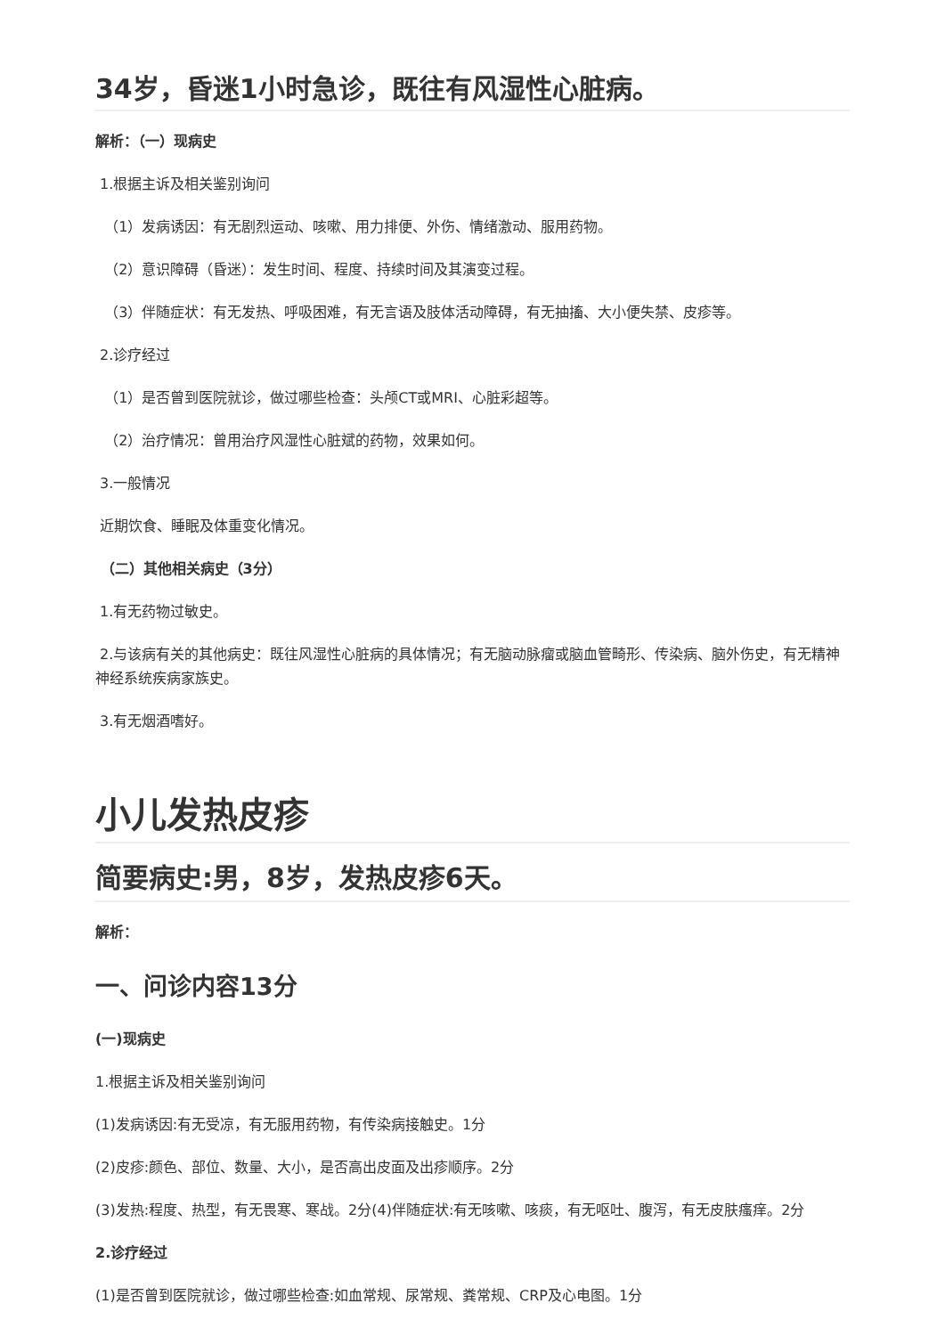34岁，昏迷1小时急诊，既往有风湿性心脏病。
解析：（一）现病史
1.根据主诉及相关鉴别询问
（1）发病诱因：有无剧烈运动、咳嗽、用力排便、外伤、情绪激动、服用药物。
（2）意识障碍（昏迷）：发生时间、程度、持续时间及其演变过程。
（3）伴随症状：有无发热、呼吸困难，有无言语及肢体活动障碍，有无抽搐、大小便失禁、皮疹等。
2.诊疗经过
（1）是否曾到医院就诊，做过哪些检查：头颅CT或MRI、心脏彩超等。
（2）治疗情况：曾用治疗风湿性心脏斌的药物，效果如何。
3.一般情况
近期饮食、睡眠及体重变化情况。
（二）其他相关病史（3分）
1.有无药物过敏史。
2.与该病有关的其他病史：既往风湿性心脏病的具体情况；有无脑动脉瘤或脑血管畸形、传染病、脑外伤史，有无精神神经系统疾病家族史。
3.有无烟酒嗜好。
小儿发热皮疹
简要病史:男，8岁，发热皮疹6天。
解析：
一、问诊内容13分
(一)现病史
1.根据主诉及相关鉴别询问
(1)发病诱因:有无受凉，有无服用药物，有传染病接触史。1分
(2)皮疹:颜色、部位、数量、大小，是否高出皮面及出疹顺序。2分
(3)发热:程度、热型，有无畏寒、寒战。2分(4)伴随症状:有无咳嗽、咳痰，有无呕吐、腹泻，有无皮肤瘙痒。2分
2.诊疗经过
(1)是否曾到医院就诊，做过哪些检查:如血常规、尿常规、粪常规、CRP及心电图。1分